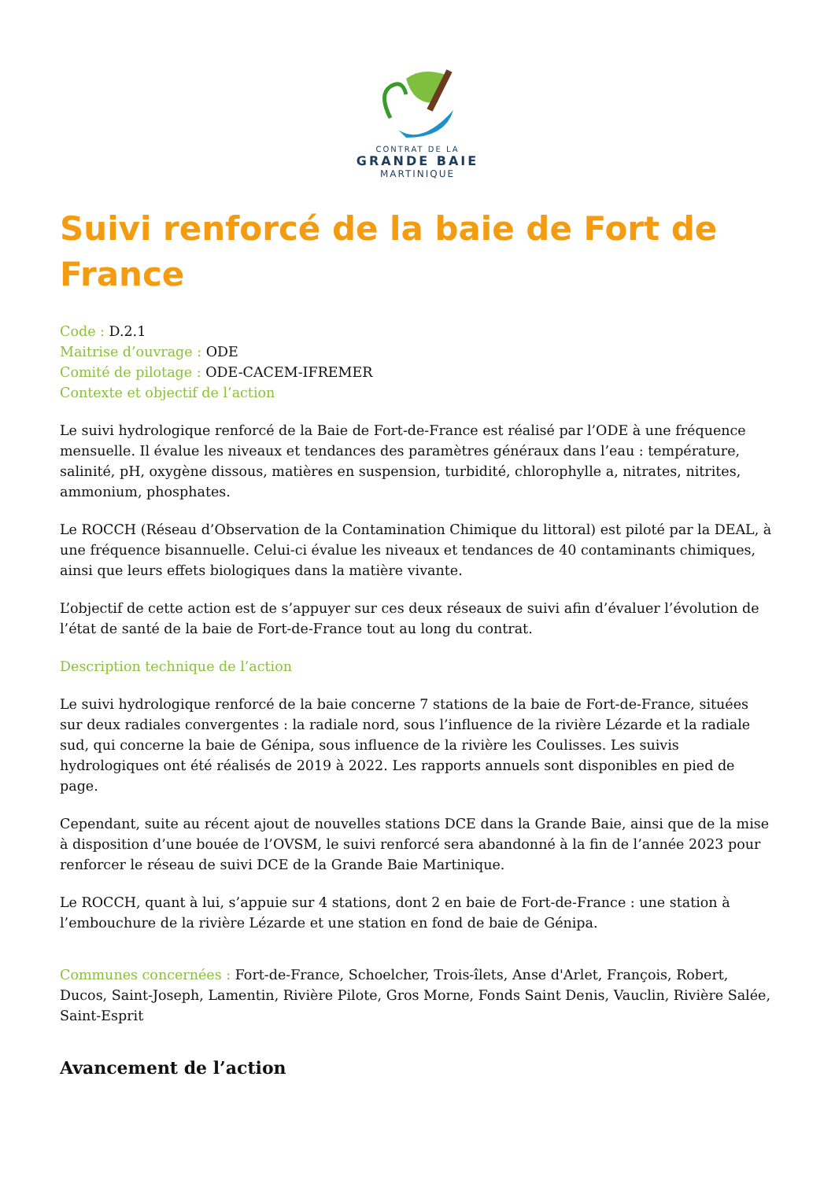CONTRAT DE LA
GRANDE BAIE
MARTINIQUE
Suivi renforcé de la baie de Fort de France
Code : D.2.1
Maitrise d’ouvrage : ODE
Comité de pilotage : ODE-CACEM-IFREMER
Contexte et objectif de l’action
Le suivi hydrologique renforcé de la Baie de Fort-de-France est réalisé par l’ODE à une fréquence mensuelle. Il évalue les niveaux et tendances des paramètres généraux dans l’eau : température, salinité, pH, oxygène dissous, matières en suspension, turbidité, chlorophylle a, nitrates, nitrites, ammonium, phosphates.
Le ROCCH (Réseau d’Observation de la Contamination Chimique du littoral) est piloté par la DEAL, à une fréquence bisannuelle. Celui-ci évalue les niveaux et tendances de 40 contaminants chimiques, ainsi que leurs effets biologiques dans la matière vivante.
L’objectif de cette action est de s’appuyer sur ces deux réseaux de suivi afin d’évaluer l’évolution de l’état de santé de la baie de Fort-de-France tout au long du contrat.
Description technique de l’action
Le suivi hydrologique renforcé de la baie concerne 7 stations de la baie de Fort-de-France, situées sur deux radiales convergentes : la radiale nord, sous l’influence de la rivière Lézarde et la radiale sud, qui concerne la baie de Génipa, sous influence de la rivière les Coulisses. Les suivis hydrologiques ont été réalisés de 2019 à 2022. Les rapports annuels sont disponibles en pied de page.
Cependant, suite au récent ajout de nouvelles stations DCE dans la Grande Baie, ainsi que de la mise à disposition d’une bouée de l’OVSM, le suivi renforcé sera abandonné à la fin de l’année 2023 pour renforcer le réseau de suivi DCE de la Grande Baie Martinique.
Le ROCCH, quant à lui, s’appuie sur 4 stations, dont 2 en baie de Fort-de-France : une station à l’embouchure de la rivière Lézarde et une station en fond de baie de Génipa.
Communes concernées : Fort-de-France, Schoelcher, Trois-îlets, Anse d'Arlet, François, Robert, Ducos, Saint-Joseph, Lamentin, Rivière Pilote, Gros Morne, Fonds Saint Denis, Vauclin, Rivière Salée, Saint-Esprit
Avancement de l’action